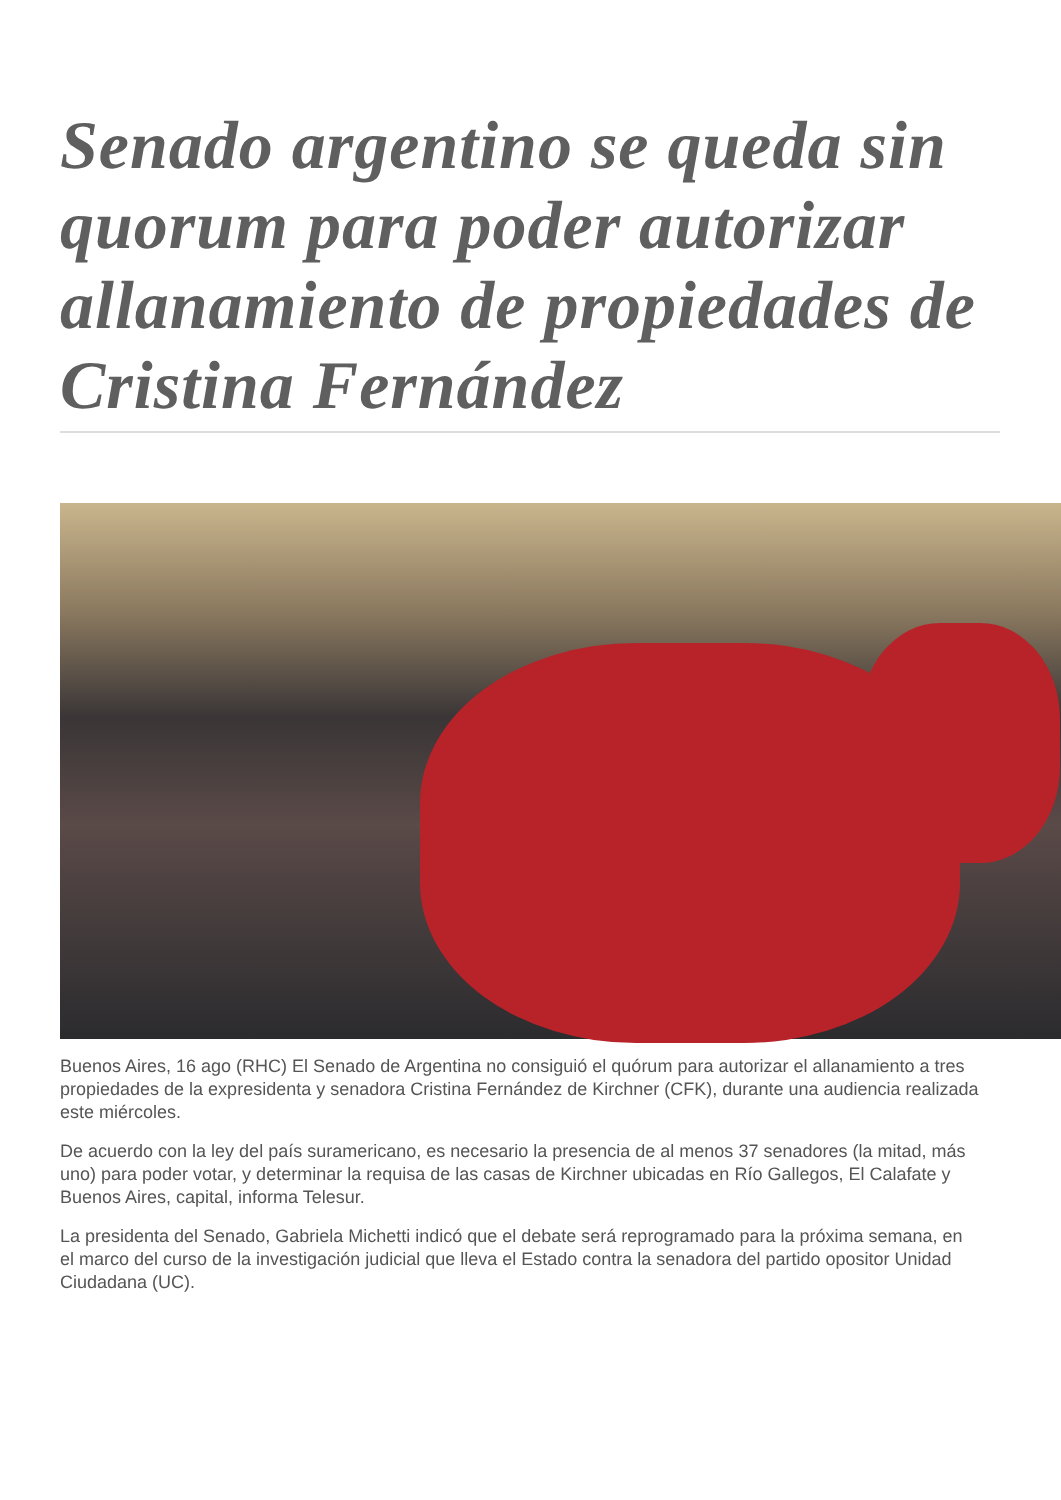Senado argentino se queda sin quorum para poder autorizar allanamiento de propiedades de Cristina Fernández
Buenos Aires, 16 ago (RHC) El Senado de Argentina no consiguió el quórum para autorizar el allanamiento a tres propiedades de la expresidenta y senadora Cristina Fernández de Kirchner (CFK), durante una audiencia realizada este miércoles.
De acuerdo con la ley del país suramericano, es necesario la presencia de al menos 37 senadores (la mitad, más uno) para poder votar, y determinar la requisa de las casas de Kirchner ubicadas en Río Gallegos, El Calafate y Buenos Aires, capital, informa Telesur.
La presidenta del Senado, Gabriela Michetti indicó que el debate será reprogramado para la próxima semana, en el marco del curso de la investigación judicial que lleva el Estado contra la senadora del partido opositor Unidad Ciudadana (UC).